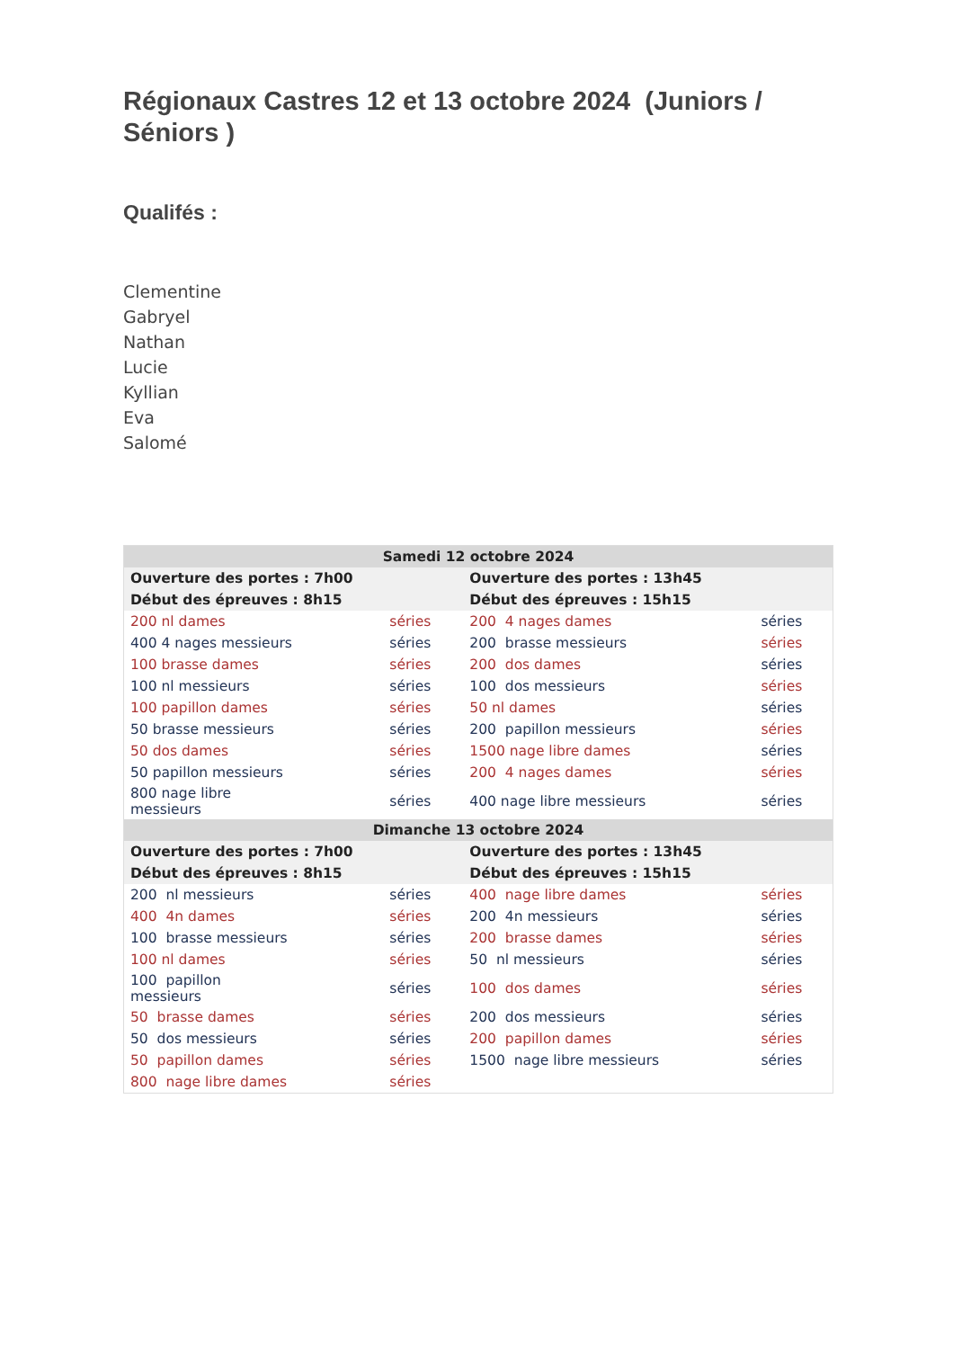Régionaux Castres 12 et 13 octobre 2024 (Juniors / Séniors )
Qualifés :
Clementine
Gabryel
Nathan
Lucie
Kyllian
Eva
Salomé
| Samedi 12 octobre 2024 | | | |
| Ouverture des portes : 7h00 | | Ouverture des portes : 13h45 | |
| Début des épreuves : 8h15 | | Début des épreuves : 15h15 | |
| 200 nl dames | séries | 200 4 nages dames | séries |
| 400 4 nages messieurs | séries | 200 brasse messieurs | séries |
| 100 brasse dames | séries | 200 dos dames | séries |
| 100 nl messieurs | séries | 100 dos messieurs | séries |
| 100 papillon dames | séries | 50 nl dames | séries |
| 50 brasse messieurs | séries | 200 papillon messieurs | séries |
| 50 dos dames | séries | 1500 nage libre dames | séries |
| 50 papillon messieurs | séries | 200 4 nages dames | séries |
| 800 nage libre messieurs | séries | 400 nage libre messieurs | séries |
| Dimanche 13 octobre 2024 | | | |
| Ouverture des portes : 7h00 | | Ouverture des portes : 13h45 | |
| Début des épreuves : 8h15 | | Début des épreuves : 15h15 | |
| 200 nl messieurs | séries | 400 nage libre dames | séries |
| 400 4n dames | séries | 200 4n messieurs | séries |
| 100 brasse messieurs | séries | 200 brasse dames | séries |
| 100 nl dames | séries | 50 nl messieurs | séries |
| 100 papillon messieurs | séries | 100 dos dames | séries |
| 50 brasse dames | séries | 200 dos messieurs | séries |
| 50 dos messieurs | séries | 200 papillon dames | séries |
| 50 papillon dames | séries | 1500 nage libre messieurs | séries |
| 800 nage libre dames | séries | | |